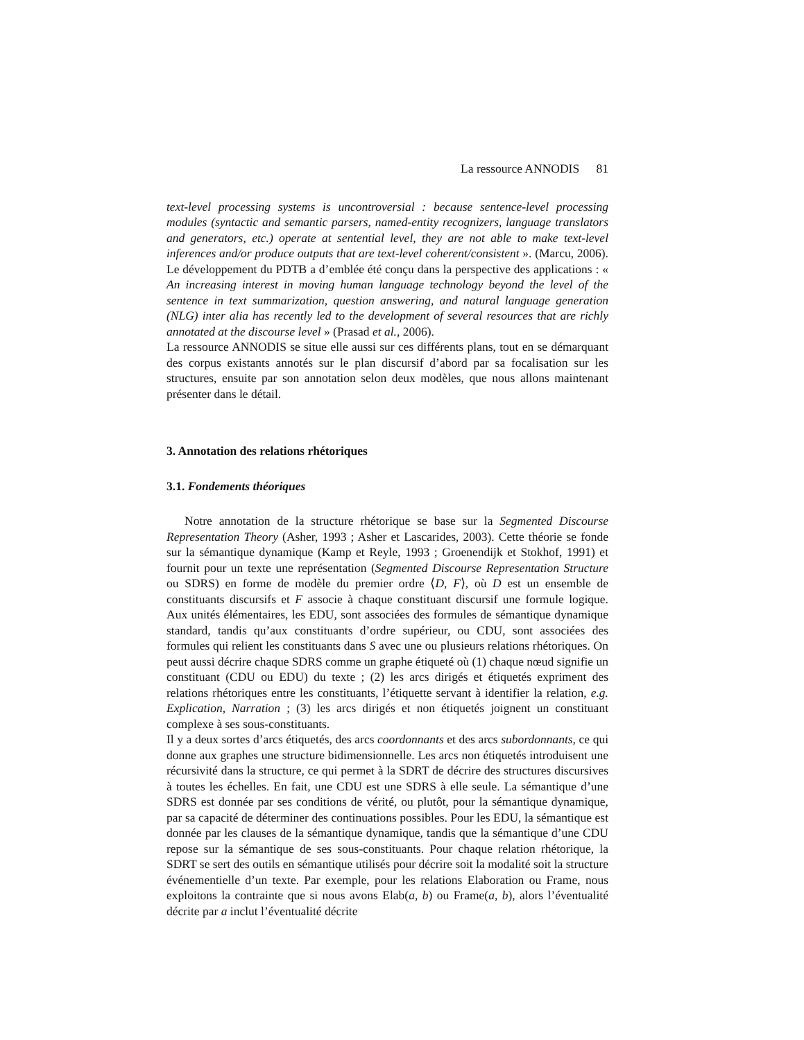La ressource ANNODIS 81
text-level processing systems is uncontroversial : because sentence-level processing modules (syntactic and semantic parsers, named-entity recognizers, language translators and generators, etc.) operate at sentential level, they are not able to make text-level inferences and/or produce outputs that are text-level coherent/consistent ». (Marcu, 2006). Le développement du PDTB a d’emblée été conçu dans la perspective des applications : « An increasing interest in moving human language technology beyond the level of the sentence in text summarization, question answering, and natural language generation (NLG) inter alia has recently led to the development of several resources that are richly annotated at the discourse level » (Prasad et al., 2006).
La ressource ANNODIS se situe elle aussi sur ces différents plans, tout en se démarquant des corpus existants annotés sur le plan discursif d’abord par sa focalisation sur les structures, ensuite par son annotation selon deux modèles, que nous allons maintenant présenter dans le détail.
3. Annotation des relations rhétoriques
3.1. Fondements théoriques
Notre annotation de la structure rhétorique se base sur la Segmented Discourse Representation Theory (Asher, 1993 ; Asher et Lascarides, 2003). Cette théorie se fonde sur la sémantique dynamique (Kamp et Reyle, 1993 ; Groenendijk et Stokhof, 1991) et fournit pour un texte une représentation (Segmented Discourse Representation Structure ou SDRS) en forme de modèle du premier ordre ⟨D, F⟩, où D est un ensemble de constituants discursifs et F associe à chaque constituant discursif une formule logique. Aux unités élémentaires, les EDU, sont associées des formules de sémantique dynamique standard, tandis qu’aux constituants d’ordre supérieur, ou CDU, sont associées des formules qui relient les constituants dans S avec une ou plusieurs relations rhétoriques. On peut aussi décrire chaque SDRS comme un graphe étiqueté où (1) chaque nœud signifie un constituant (CDU ou EDU) du texte ; (2) les arcs dirigés et étiquetés expriment des relations rhétoriques entre les constituants, l’étiquette servant à identifier la relation, e.g. Explication, Narration ; (3) les arcs dirigés et non étiquetés joignent un constituant complexe à ses sous-constituants.
Il y a deux sortes d’arcs étiquetés, des arcs coordonnants et des arcs subordonnants, ce qui donne aux graphes une structure bidimensionnelle. Les arcs non étiquetés introduisent une récursivité dans la structure, ce qui permet à la SDRT de décrire des structures discursives à toutes les échelles. En fait, une CDU est une SDRS à elle seule. La sémantique d’une SDRS est donnée par ses conditions de vérité, ou plutôt, pour la sémantique dynamique, par sa capacité de déterminer des continuations possibles. Pour les EDU, la sémantique est donnée par les clauses de la sémantique dynamique, tandis que la sémantique d’une CDU repose sur la sémantique de ses sous-constituants. Pour chaque relation rhétorique, la SDRT se sert des outils en sémantique utilisés pour décrire soit la modalité soit la structure événementielle d’un texte. Par exemple, pour les relations Elaboration ou Frame, nous exploitons la contrainte que si nous avons Elab(a, b) ou Frame(a, b), alors l’éventualité décrite par a inclut l’éventualité décrite